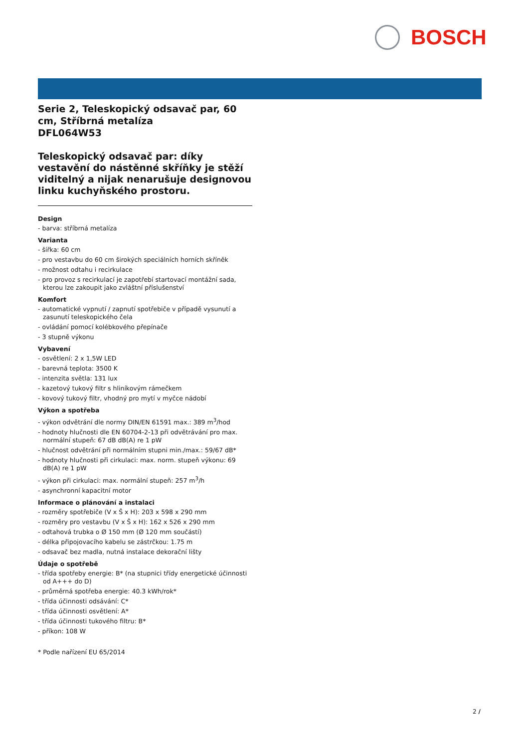BOSCH
Serie 2, Teleskopický odsavač par, 60 cm, Stříbrná metalíza
DFL064W53
Teleskopický odsavač par: díky vestavění do nástěnné skříňky je stěží viditelný a nijak nenarušuje designovou linku kuchyňského prostoru.
Design
- barva: stříbrná metalíza
Varianta
- šířka: 60 cm
- pro vestavbu do 60 cm širokých speciálních horních skříněk
- možnost odtahu i recirkulace
- pro provoz s recirkulací je zapotřebí startovací montážní sada, kterou lze zakoupit jako zvláštní příslušenství
Komfort
- automatické vypnutí / zapnutí spotřebiče v případě vysunutí a zasunutí teleskopického čela
- ovládání pomocí kolébkového přepínače
- 3 stupně výkonu
Vybavení
- osvětlení: 2 x 1,5W LED
- barevná teplota: 3500 K
- intenzita světla: 131 lux
- kazetový tukový filtr s hliníkovým rámečkem
- kovový tukový filtr, vhodný pro mytí v myčce nádobí
Výkon a spotřeba
- výkon odvětrání dle normy DIN/EN 61591 max.: 389 m<sup>3</sup>/hod
- hodnoty hlučnosti dle EN 60704-2-13 při odvětrávání pro max. normální stupeň: 67 dB dB(A) re 1 pW
- hlučnost odvětrání při normálním stupni min./max.: 59/67 dB*
- hodnoty hlučnosti při cirkulaci: max. norm. stupeň výkonu: 69 dB(A) re 1 pW
- výkon při cirkulaci: max. normální stupeň: 257 m<sup>3</sup>/h
- asynchronní kapacitní motor
Informace o plánování a instalaci
- rozměry spotřebiče (V x Š x H): 203 x 598 x 290 mm
- rozměry pro vestavbu (V x Š x H): 162 x 526 x 290 mm
- odtahová trubka o Ø 150 mm (Ø 120 mm součástí)
- délka připojovacího kabelu se zástrčkou: 1.75 m
- odsavač bez madla, nutná instalace dekorační lišty
Údaje o spotřebě
- třída spotřeby energie: B* (na stupnici třídy energetické účinnosti od A+++ do D)
- průměrná spotřeba energie: 40.3 kWh/rok*
- třída účinnosti odsávání: C*
- třída účinnosti osvětlení: A*
- třída účinnosti tukového filtru: B*
- příkon: 108 W
* Podle nařízení EU 65/2014
2 /